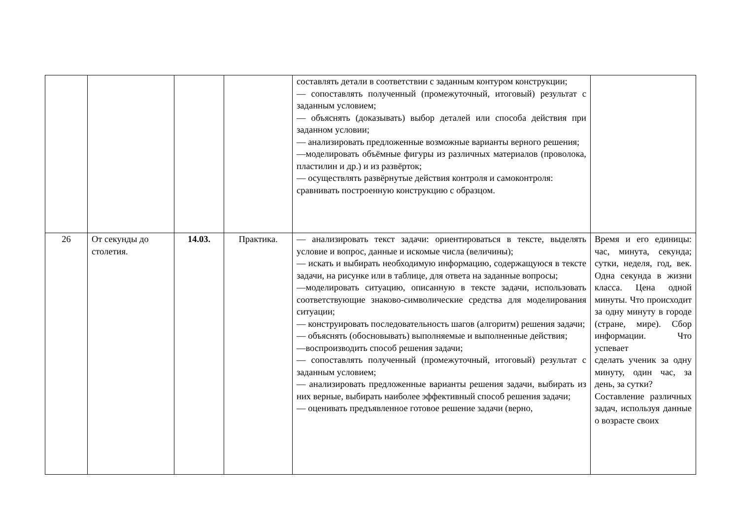| | | | | составлять детали в соответствии с заданным контуром конструкции; — сопоставлять полученный (промежуточный, итоговый) результат с заданным условием; — объяснять (доказывать) выбор деталей или способа действия при заданном условии; — анализировать предложенные возможные варианты верного решения; —моделировать объёмные фигуры из различных материалов (проволока, пластилин и др.) и из развёрток; — осуществлять развёрнутые действия контроля и самоконтроля: сравнивать построенную конструкцию с образцом. | |
| 26 | От секунды до столетия. | 14.03. | Практика. | — анализировать текст задачи: ориентироваться в тексте, выделять условие и вопрос, данные и искомые числа (величины); — искать и выбирать необходимую информацию, содержащуюся в тексте задачи, на рисунке или в таблице, для ответа на заданные вопросы; —моделировать ситуацию, описанную в тексте задачи, использовать соответствующие знаково-символические средства для моделирования ситуации; — конструировать последовательность шагов (алгоритм) решения задачи; — объяснять (обосновывать) выполняемые и выполненные действия; —воспроизводить способ решения задачи; — сопоставлять полученный (промежуточный, итоговый) результат с заданным условием; — анализировать предложенные варианты решения задачи, выбирать из них верные, выбирать наиболее эффективный способ решения задачи; — оценивать предъявленное готовое решение задачи (верно, | Время и его единицы: час, минута, секунда; сутки, неделя, год, век. Одна секунда в жизни класса. Цена одной минуты. Что происходит за одну минуту в городе (стране, мире). Сбор информации. Что успевает сделать ученик за одну минуту, один час, за день, за сутки? Составление различных задач, используя данные о возрасте своих |